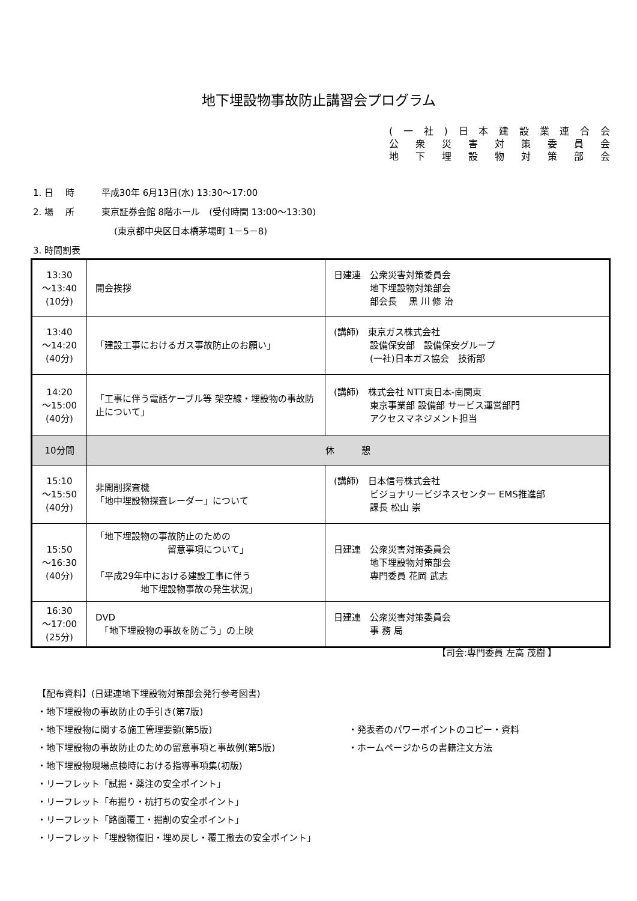地下埋設物事故防止講習会プログラム
(一社) 日本建設業連合会
公衆災害対策委員会
地下埋設物対策部会
1. 日　 時　　　平成30年 6月13日(水) 13:30～17:00
2. 場　 所　　　東京証券会館 8階ホール　(受付時間 13:00～13:30)
(東京都中央区日本橋茅場町 1－5－8)
3. 時間割表
| 13:30 ～13:40 (10分) | 開会挨拶 | 日建連 公衆災害対策委員会 地下埋設物対策部会 部会長 黒 川 修 治 |
| 13:40 ～14:20 (40分) | 「建設工事におけるガス事故防止のお願い」 | (講師) 東京ガス株式会社 設備保安部 設備保安グループ (一社)日本ガス協会 技術部 |
| 14:20 ～15:00 (40分) | 「工事に伴う電話ケーブル等 架空線・埋設物の事故防止について」 | (講師) 株式会社 NTT東日本-南関東 東京事業部 設備部 サービス運営部門 アクセスマネジメント担当 |
| 10分間 | 休 憩 | |
| 15:10 ～15:50 (40分) | 非開削探査機 「地中埋設物探査レーダー」について | (講師) 日本信号株式会社 ビジョナリービジネスセンター EMS推進部 課長 松山 崇 |
| 15:50 ～16:30 (40分) | 「地下埋設物の事故防止のための 留意事項について」 「平成29年中における建設工事に伴う 地下埋設物事故の発生状況」 | 日建連 公衆災害対策委員会 地下埋設物対策部会 専門委員 花岡 武志 |
| 16:30 ～17:00 (25分) | DVD 「地下埋設物の事故を防ごう」の上映 | 日建連 公衆災害対策委員会 事 務 局 |
【司会:専門委員 左高 茂樹 】
【配布資料】(日建連地下埋設物対策部会発行参考図書)
・地下埋設物の事故防止の手引き(第7版)
・地下埋設物に関する施工管理要領(第5版)
・地下埋設物の事故防止のための留意事項と事故例(第5版)
・地下埋設物現場点検時における指導事項集(初版)
・リーフレット「試掘・薬注の安全ポイント」
・リーフレット「布掘り・杭打ちの安全ポイント」
・リーフレット「路面覆工・掘削の安全ポイント」
・リーフレット「埋設物復旧・埋め戻し・覆工撤去の安全ポイント」
・発表者のパワーポイントのコピー・資料
・ホームページからの書籍注文方法